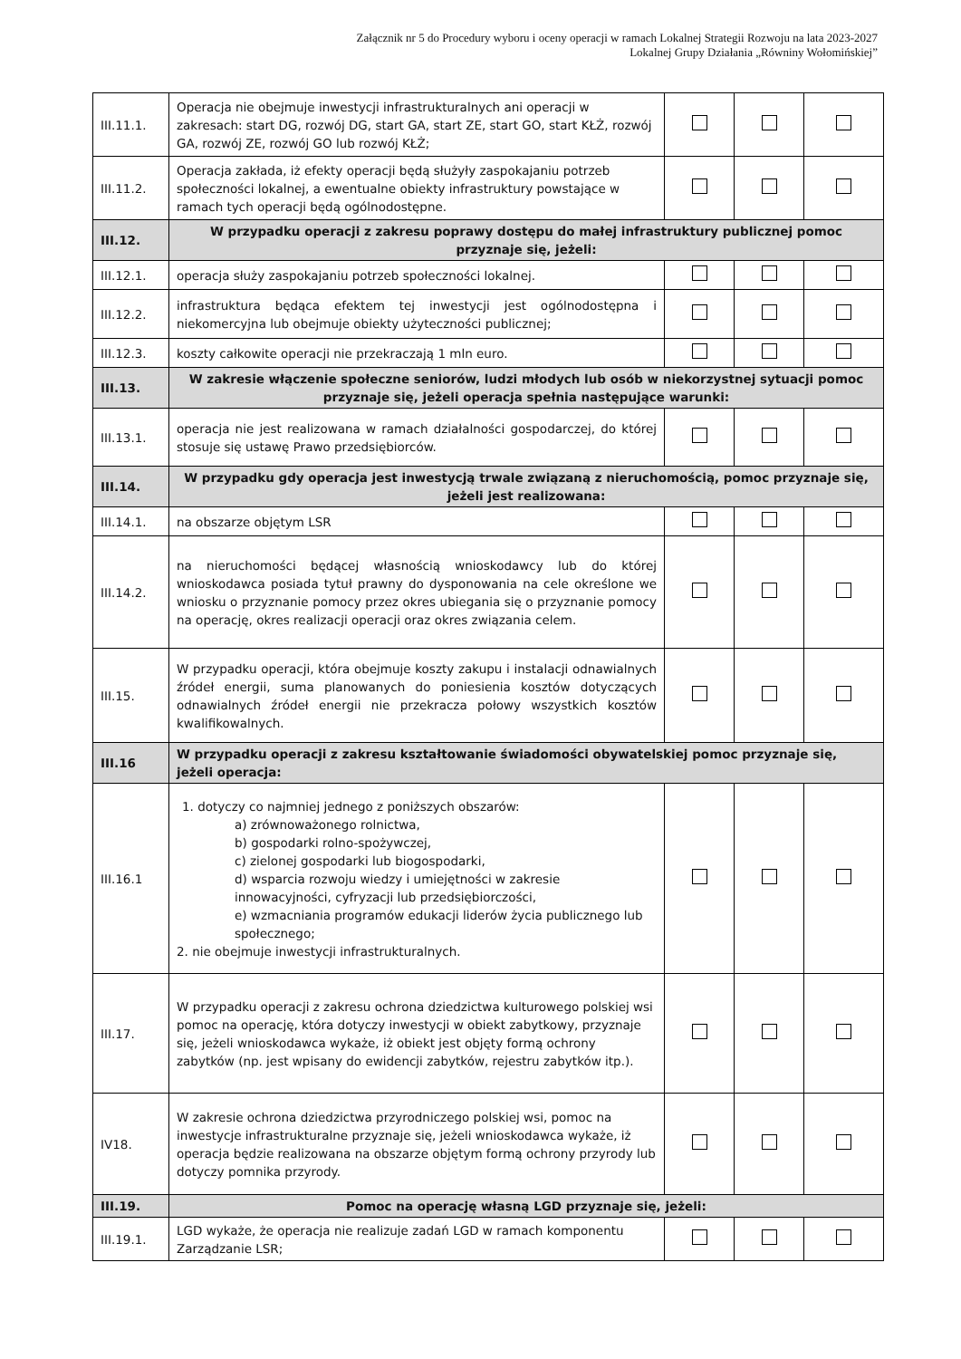Załącznik nr 5 do Procedury wyboru i oceny operacji w ramach Lokalnej Strategii Rozwoju na lata 2023-2027
Lokalnej Grupy Działania „Równiny Wołomińskiej”
| III.11.1. | Operacja nie obejmuje inwestycji infrastrukturalnych ani operacji w zakresach: start DG, rozwój DG, start GA, start ZE, start GO, start KŁŻ, rozwój GA, rozwój ZE, rozwój GO lub rozwój KŁŻ; | | | |
| III.11.2. | Operacja zakłada, iż efekty operacji będą służyły zaspokajaniu potrzeb społeczności lokalnej, a ewentualne obiekty infrastruktury powstające w ramach tych operacji będą ogólnodostępne. | | | |
| III.12. | W przypadku operacji z zakresu poprawy dostępu do małej infrastruktury publicznej pomoc przyznaje się, jeżeli: | | | |
| III.12.1. | operacja służy zaspokajaniu potrzeb społeczności lokalnej. | | | |
| III.12.2. | infrastruktura będąca efektem tej inwestycji jest ogólnodostępna i niekomercyjna lub obejmuje obiekty użyteczności publicznej; | | | |
| III.12.3. | koszty całkowite operacji nie przekraczają 1 mln euro. | | | |
| III.13. | W zakresie włączenie społeczne seniorów, ludzi młodych lub osób w niekorzystnej sytuacji pomoc przyznaje się, jeżeli operacja spełnia następujące warunki: | | | |
| III.13.1. | operacja nie jest realizowana w ramach działalności gospodarczej, do której stosuje się ustawę Prawo przedsiębiorców. | | | |
| III.14. | W przypadku gdy operacja jest inwestycją trwale związaną z nieruchomością, pomoc przyznaje się, jeżeli jest realizowana: | | | |
| III.14.1. | na obszarze objętym LSR | | | |
| III.14.2. | na nieruchomości będącej własnością wnioskodawcy lub do której wnioskodawca posiada tytuł prawny do dysponowania na cele określone we wniosku o przyznanie pomocy przez okres ubiegania się o przyznanie pomocy na operację, okres realizacji operacji oraz okres związania celem. | | | |
| III.15. | W przypadku operacji, która obejmuje koszty zakupu i instalacji odnawialnych źródeł energii, suma planowanych do poniesienia kosztów dotyczących odnawialnych źródeł energii nie przekracza połowy wszystkich kosztów kwalifikowalnych. | | | |
| III.16 | W przypadku operacji z zakresu kształtowanie świadomości obywatelskiej pomoc przyznaje się, jeżeli operacja: | | | |
| III.16.1 | 1. dotyczy co najmniej jednego z poniższych obszarów: a) zrównoważonego rolnictwa, b) gospodarki rolno-spożywczej, c) zielonej gospodarki lub biogospodarki, d) wsparcia rozwoju wiedzy i umiejętności w zakresie innowacyjności, cyfryzacji lub przedsiębiorczości, e) wzmacniania programów edukacji liderów życia publicznego lub społecznego; 2. nie obejmuje inwestycji infrastrukturalnych. | | | |
| III.17. | W przypadku operacji z zakresu ochrona dziedzictwa kulturowego polskiej wsi pomoc na operację, która dotyczy inwestycji w obiekt zabytkowy, przyznaje się, jeżeli wnioskodawca wykaże, iż obiekt jest objęty formą ochrony zabytków (np. jest wpisany do ewidencji zabytków, rejestru zabytków itp.). | | | |
| IV18. | W zakresie ochrona dziedzictwa przyrodniczego polskiej wsi, pomoc na inwestycje infrastrukturalne przyznaje się, jeżeli wnioskodawca wykaże, iż operacja będzie realizowana na obszarze objętym formą ochrony przyrody lub dotyczy pomnika przyrody. | | | |
| III.19. | Pomoc na operację własną LGD przyznaje się, jeżeli: | | | |
| III.19.1. | LGD wykaże, że operacja nie realizuje zadań LGD w ramach komponentu Zarządzanie LSR; | | | |